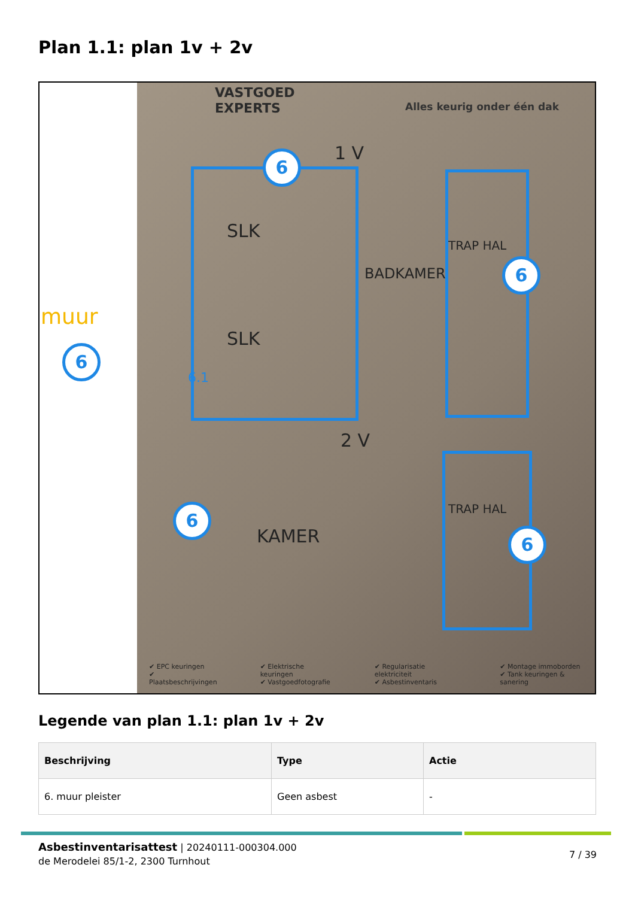Plan 1.1: plan 1v + 2v
muur
VASTGOED
EXPERTS
Alles keurig onder één dak
1 V
SLK
SLK
BADKAMER
TRAP HAL
2 V
KAMER
TRAP HAL
6.1
6
6
6
6
6
✔ EPC keuringen
✔ Plaatsbeschrijvingen
✔ Elektrische keuringen
✔ Vastgoedfotografie
✔ Regularisatie elektriciteit
✔ Asbestinventaris
✔ Montage immoborden
✔ Tank keuringen & sanering
Legende van plan 1.1: plan 1v + 2v
| Beschrijving | Type | Actie |
| --- | --- | --- |
| 6. muur pleister | Geen asbest | - |
Asbestinventarisattest | 20240111-000304.000
de Merodelei 85/1-2, 2300 Turnhout
7 / 39